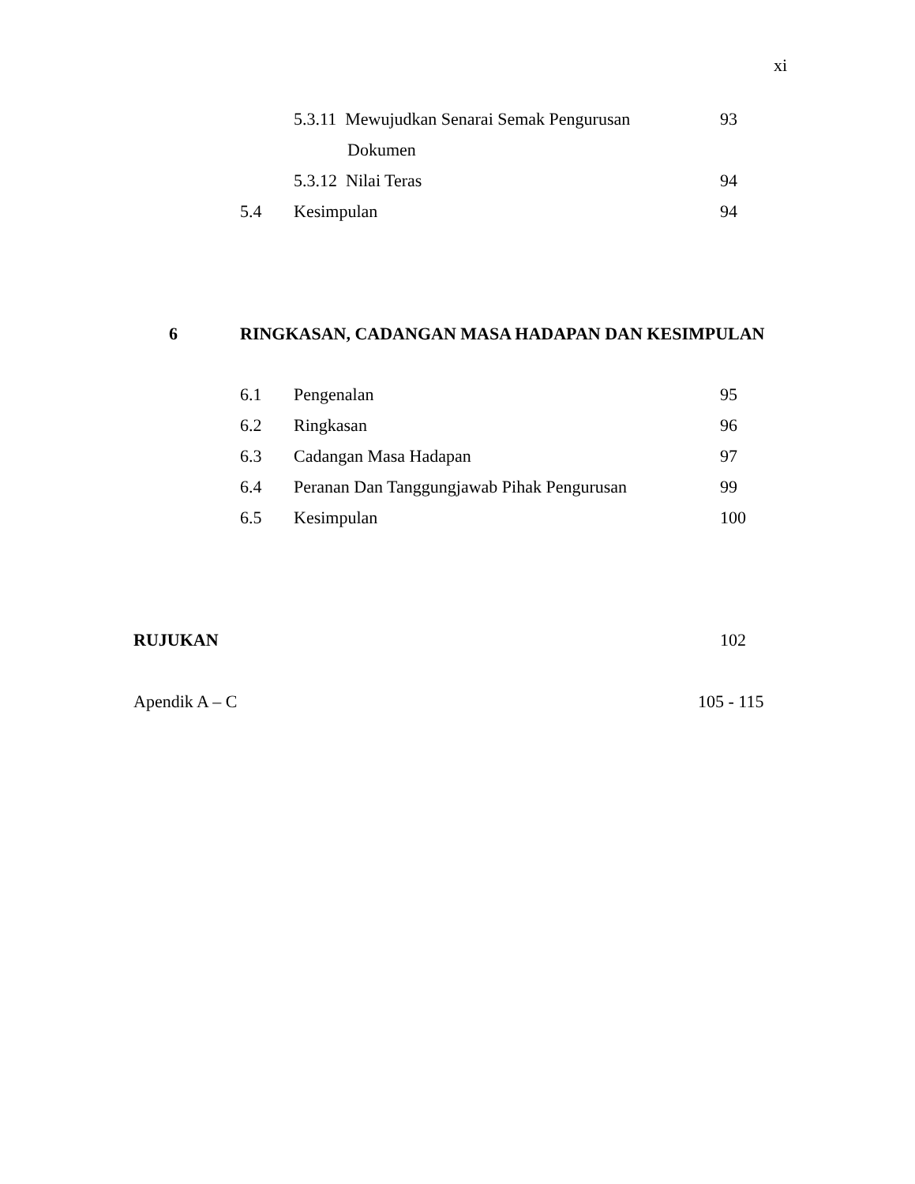xi
5.3.11 Mewujudkan Senarai Semak Pengurusan 93
Dokumen
5.3.12 Nilai Teras 94
5.4 Kesimpulan 94
6 RINGKASAN, CADANGAN MASA HADAPAN DAN KESIMPULAN
6.1 Pengenalan 95
6.2 Ringkasan 96
6.3 Cadangan Masa Hadapan 97
6.4 Peranan Dan Tanggungjawab Pihak Pengurusan 99
6.5 Kesimpulan 100
RUJUKAN 102
Apendik A – C 105 - 115